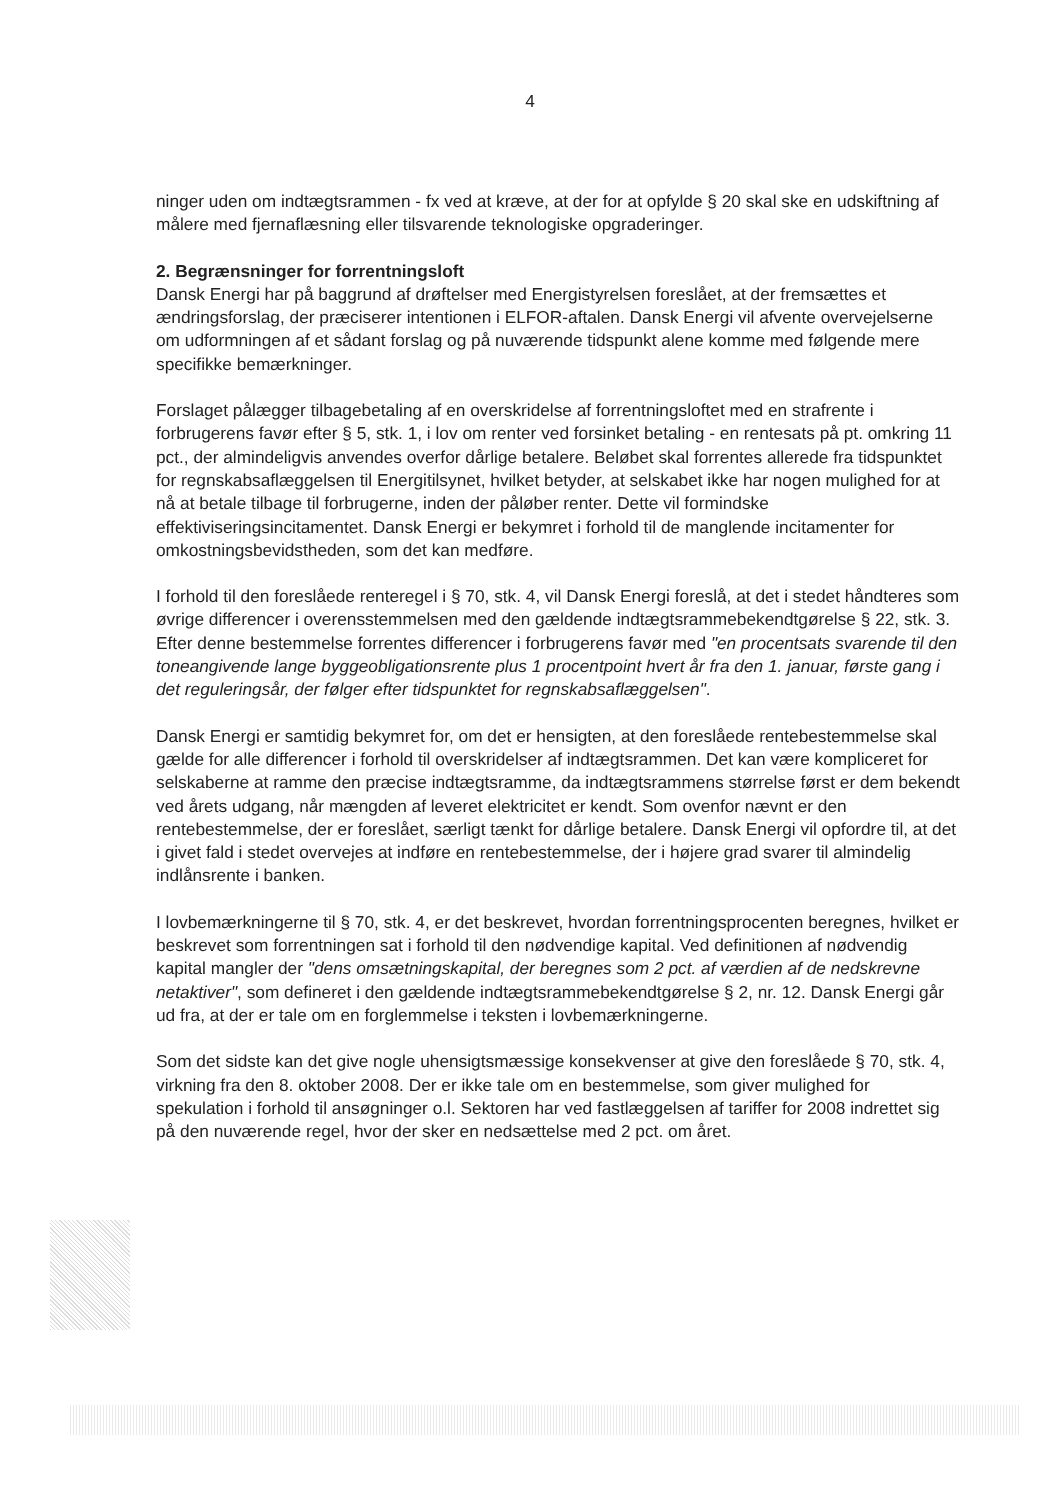4
ninger uden om indtægtsrammen - fx ved at kræve, at der for at opfylde § 20 skal ske en udskiftning af målere med fjernaflæsning eller tilsvarende teknologiske opgraderinger.
2. Begrænsninger for forrentningsloft
Dansk Energi har på baggrund af drøftelser med Energistyrelsen foreslået, at der fremsættes et ændringsforslag, der præciserer intentionen i ELFOR-aftalen. Dansk Energi vil afvente overvejelserne om udformningen af et sådant forslag og på nuværende tidspunkt alene komme med følgende mere specifikke bemærkninger.
Forslaget pålægger tilbagebetaling af en overskridelse af forrentningsloftet med en strafrente i forbrugerens favør efter § 5, stk. 1, i lov om renter ved forsinket betaling - en rentesats på pt. omkring 11 pct., der almindeligvis anvendes overfor dårlige betalere. Beløbet skal forrentes allerede fra tidspunktet for regnskabsaflæggelsen til Energitilsynet, hvilket betyder, at selskabet ikke har nogen mulighed for at nå at betale tilbage til forbrugerne, inden der påløber renter. Dette vil formindske effektiviseringsincitamentet. Dansk Energi er bekymret i forhold til de manglende incitamenter for omkostningsbevidstheden, som det kan medføre.
I forhold til den foreslåede renteregel i § 70, stk. 4, vil Dansk Energi foreslå, at det i stedet håndteres som øvrige differencer i overensstemmelsen med den gældende indtægtsrammebekendtgørelse § 22, stk. 3. Efter denne bestemmelse forrentes differencer i forbrugerens favør med "en procentsats svarende til den toneangivende lange byggeobligationsrente plus 1 procentpoint hvert år fra den 1. januar, første gang i det reguleringsår, der følger efter tidspunktet for regnskabsaflæggelsen".
Dansk Energi er samtidig bekymret for, om det er hensigten, at den foreslåede rentebestemmelse skal gælde for alle differencer i forhold til overskridelser af indtægtsrammen. Det kan være kompliceret for selskaberne at ramme den præcise indtægtsramme, da indtægtsrammens størrelse først er dem bekendt ved årets udgang, når mængden af leveret elektricitet er kendt. Som ovenfor nævnt er den rentebestemmelse, der er foreslået, særligt tænkt for dårlige betalere. Dansk Energi vil opfordre til, at det i givet fald i stedet overvejes at indføre en rentebestemmelse, der i højere grad svarer til almindelig indlånsrente i banken.
I lovbemærkningerne til § 70, stk. 4, er det beskrevet, hvordan forrentningsprocenten beregnes, hvilket er beskrevet som forrentningen sat i forhold til den nødvendige kapital. Ved definitionen af nødvendig kapital mangler der "dens omsætningskapital, der beregnes som 2 pct. af værdien af de nedskrevne netaktiver", som defineret i den gældende indtægtsrammebekendtgørelse § 2, nr. 12. Dansk Energi går ud fra, at der er tale om en forglemmelse i teksten i lovbemærkningerne.
Som det sidste kan det give nogle uhensigtsmæssige konsekvenser at give den foreslåede § 70, stk. 4, virkning fra den 8. oktober 2008. Der er ikke tale om en bestemmelse, som giver mulighed for spekulation i forhold til ansøgninger o.l. Sektoren har ved fastlæggelsen af tariffer for 2008 indrettet sig på den nuværende regel, hvor der sker en nedsættelse med 2 pct. om året.